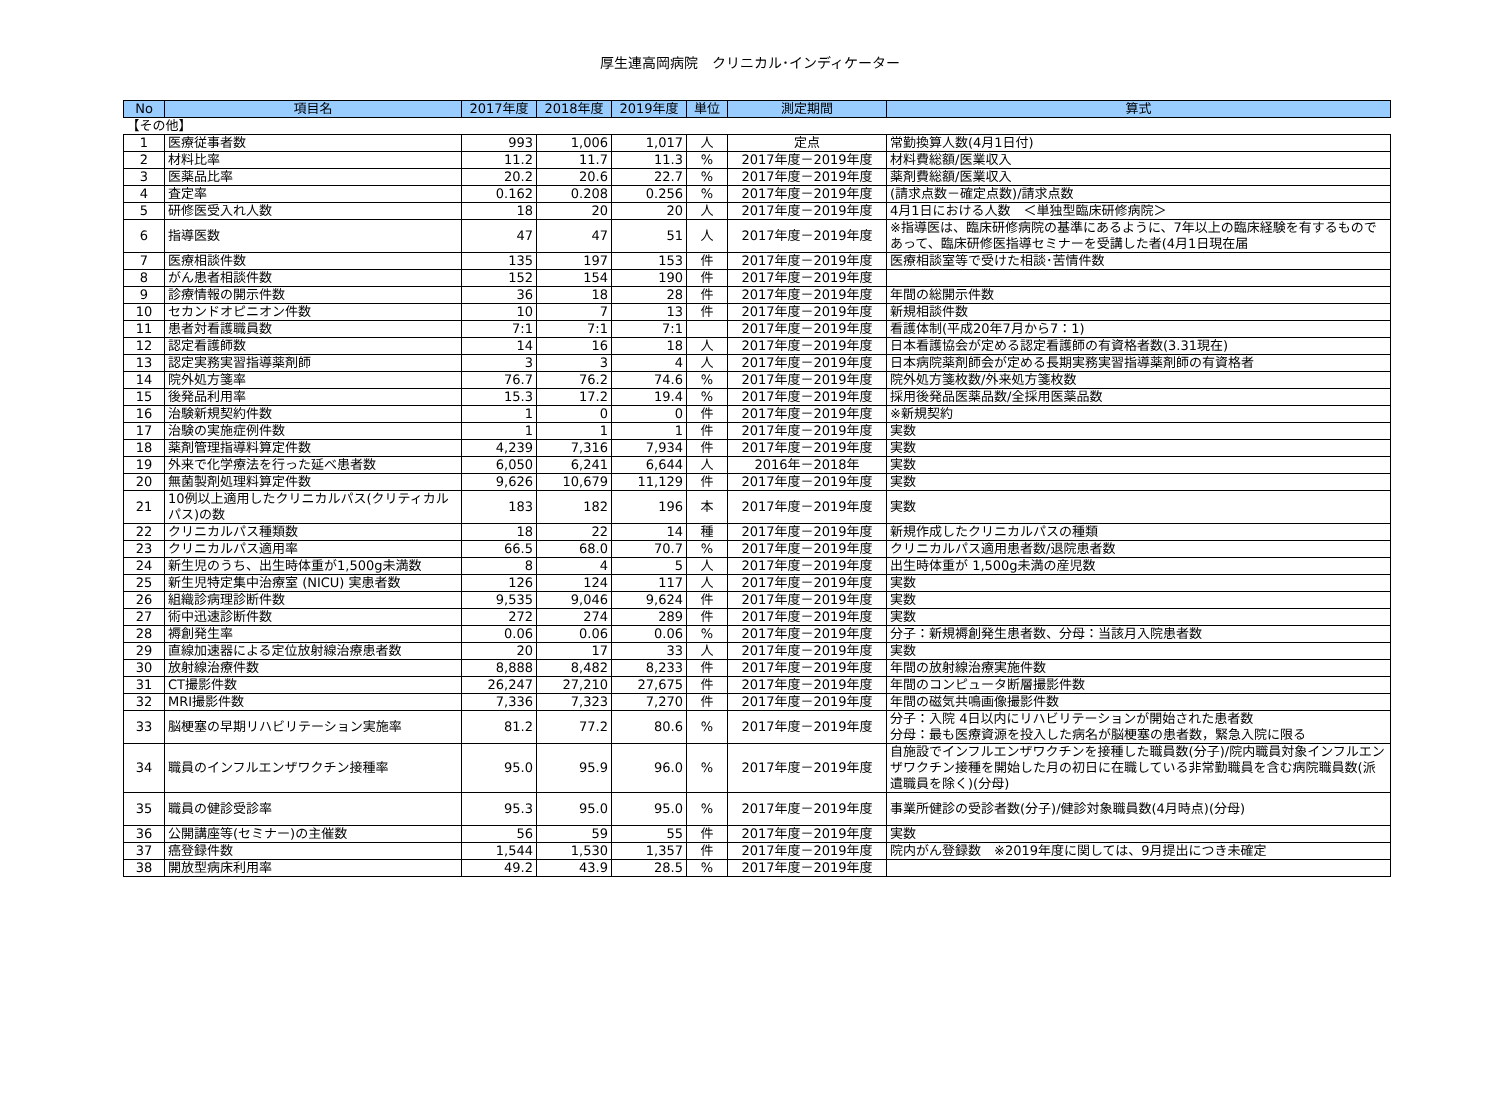厚生連高岡病院　クリニカル･インディケーター
| No | 項目名 | 2017年度 | 2018年度 | 2019年度 | 単位 | 測定期間 | 算式 |
| --- | --- | --- | --- | --- | --- | --- | --- |
| 【その他】 | | | | | | | |
| 1 | 医療従事者数 | 993 | 1,006 | 1,017 | 人 | 定点 | 常勤換算人数(4月1日付) |
| 2 | 材料比率 | 11.2 | 11.7 | 11.3 | % | 2017年度－2019年度 | 材料費総額/医業収入 |
| 3 | 医薬品比率 | 20.2 | 20.6 | 22.7 | % | 2017年度－2019年度 | 薬剤費総額/医業収入 |
| 4 | 査定率 | 0.162 | 0.208 | 0.256 | % | 2017年度－2019年度 | (請求点数－確定点数)/請求点数 |
| 5 | 研修医受入れ人数 | 18 | 20 | 20 | 人 | 2017年度－2019年度 | 4月1日における人数 ＜単独型臨床研修病院＞ |
| 6 | 指導医数 | 47 | 47 | 51 | 人 | 2017年度－2019年度 | ※指導医は、臨床研修病院の基準にあるように、7年以上の臨床経験を有するものであって、臨床研修医指導セミナーを受講した者(4月1日現在届 |
| 7 | 医療相談件数 | 135 | 197 | 153 | 件 | 2017年度－2019年度 | 医療相談室等で受けた相談･苦情件数 |
| 8 | がん患者相談件数 | 152 | 154 | 190 | 件 | 2017年度－2019年度 | |
| 9 | 診療情報の開示件数 | 36 | 18 | 28 | 件 | 2017年度－2019年度 | 年間の総開示件数 |
| 10 | セカンドオピニオン件数 | 10 | 7 | 13 | 件 | 2017年度－2019年度 | 新規相談件数 |
| 11 | 患者対看護職員数 | 7:1 | 7:1 | 7:1 | | 2017年度－2019年度 | 看護体制(平成20年7月から7：1) |
| 12 | 認定看護師数 | 14 | 16 | 18 | 人 | 2017年度－2019年度 | 日本看護協会が定める認定看護師の有資格者数(3.31現在) |
| 13 | 認定実務実習指導薬剤師 | 3 | 3 | 4 | 人 | 2017年度－2019年度 | 日本病院薬剤師会が定める長期実務実習指導薬剤師の有資格者 |
| 14 | 院外処方箋率 | 76.7 | 76.2 | 74.6 | % | 2017年度－2019年度 | 院外処方箋枚数/外来処方箋枚数 |
| 15 | 後発品利用率 | 15.3 | 17.2 | 19.4 | % | 2017年度－2019年度 | 採用後発品医薬品数/全採用医薬品数 |
| 16 | 治験新規契約件数 | 1 | 0 | 0 | 件 | 2017年度－2019年度 | ※新規契約 |
| 17 | 治験の実施症例件数 | 1 | 1 | 1 | 件 | 2017年度－2019年度 | 実数 |
| 18 | 薬剤管理指導料算定件数 | 4,239 | 7,316 | 7,934 | 件 | 2017年度－2019年度 | 実数 |
| 19 | 外来で化学療法を行った延べ患者数 | 6,050 | 6,241 | 6,644 | 人 | 2016年－2018年 | 実数 |
| 20 | 無菌製剤処理料算定件数 | 9,626 | 10,679 | 11,129 | 件 | 2017年度－2019年度 | 実数 |
| 21 | 10例以上適用したクリニカルパス(クリティカルパス)の数 | 183 | 182 | 196 | 本 | 2017年度－2019年度 | 実数 |
| 22 | クリニカルパス種類数 | 18 | 22 | 14 | 種 | 2017年度－2019年度 | 新規作成したクリニカルパスの種類 |
| 23 | クリニカルパス適用率 | 66.5 | 68.0 | 70.7 | % | 2017年度－2019年度 | クリニカルパス適用患者数/退院患者数 |
| 24 | 新生児のうち、出生時体重が1,500g未満数 | 8 | 4 | 5 | 人 | 2017年度－2019年度 | 出生時体重が 1,500g未満の産児数 |
| 25 | 新生児特定集中治療室 (NICU) 実患者数 | 126 | 124 | 117 | 人 | 2017年度－2019年度 | 実数 |
| 26 | 組織診病理診断件数 | 9,535 | 9,046 | 9,624 | 件 | 2017年度－2019年度 | 実数 |
| 27 | 術中迅速診断件数 | 272 | 274 | 289 | 件 | 2017年度－2019年度 | 実数 |
| 28 | 褥創発生率 | 0.06 | 0.06 | 0.06 | % | 2017年度－2019年度 | 分子：新規褥創発生患者数、分母：当該月入院患者数 |
| 29 | 直線加速器による定位放射線治療患者数 | 20 | 17 | 33 | 人 | 2017年度－2019年度 | 実数 |
| 30 | 放射線治療件数 | 8,888 | 8,482 | 8,233 | 件 | 2017年度－2019年度 | 年間の放射線治療実施件数 |
| 31 | CT撮影件数 | 26,247 | 27,210 | 27,675 | 件 | 2017年度－2019年度 | 年間のコンピュータ断層撮影件数 |
| 32 | MRI撮影件数 | 7,336 | 7,323 | 7,270 | 件 | 2017年度－2019年度 | 年間の磁気共鳴画像撮影件数 |
| 33 | 脳梗塞の早期リハビリテーション実施率 | 81.2 | 77.2 | 80.6 | % | 2017年度－2019年度 | 分子：入院 4日以内にリハビリテーションが開始された患者数 分母：最も医療資源を投入した病名が脳梗塞の患者数，緊急入院に限る |
| 34 | 職員のインフルエンザワクチン接種率 | 95.0 | 95.9 | 96.0 | % | 2017年度－2019年度 | 自施設でインフルエンザワクチンを接種した職員数(分子)/院内職員対象インフルエンザワクチン接種を開始した月の初日に在職している非常勤職員を含む病院職員数(派遣職員を除く)(分母) |
| 35 | 職員の健診受診率 | 95.3 | 95.0 | 95.0 | % | 2017年度－2019年度 | 事業所健診の受診者数(分子)/健診対象職員数(4月時点)(分母) |
| 36 | 公開講座等(セミナー)の主催数 | 56 | 59 | 55 | 件 | 2017年度－2019年度 | 実数 |
| 37 | 癌登録件数 | 1,544 | 1,530 | 1,357 | 件 | 2017年度－2019年度 | 院内がん登録数 ※2019年度に関しては、9月提出につき未確定 |
| 38 | 開放型病床利用率 | 49.2 | 43.9 | 28.5 | % | 2017年度－2019年度 | |